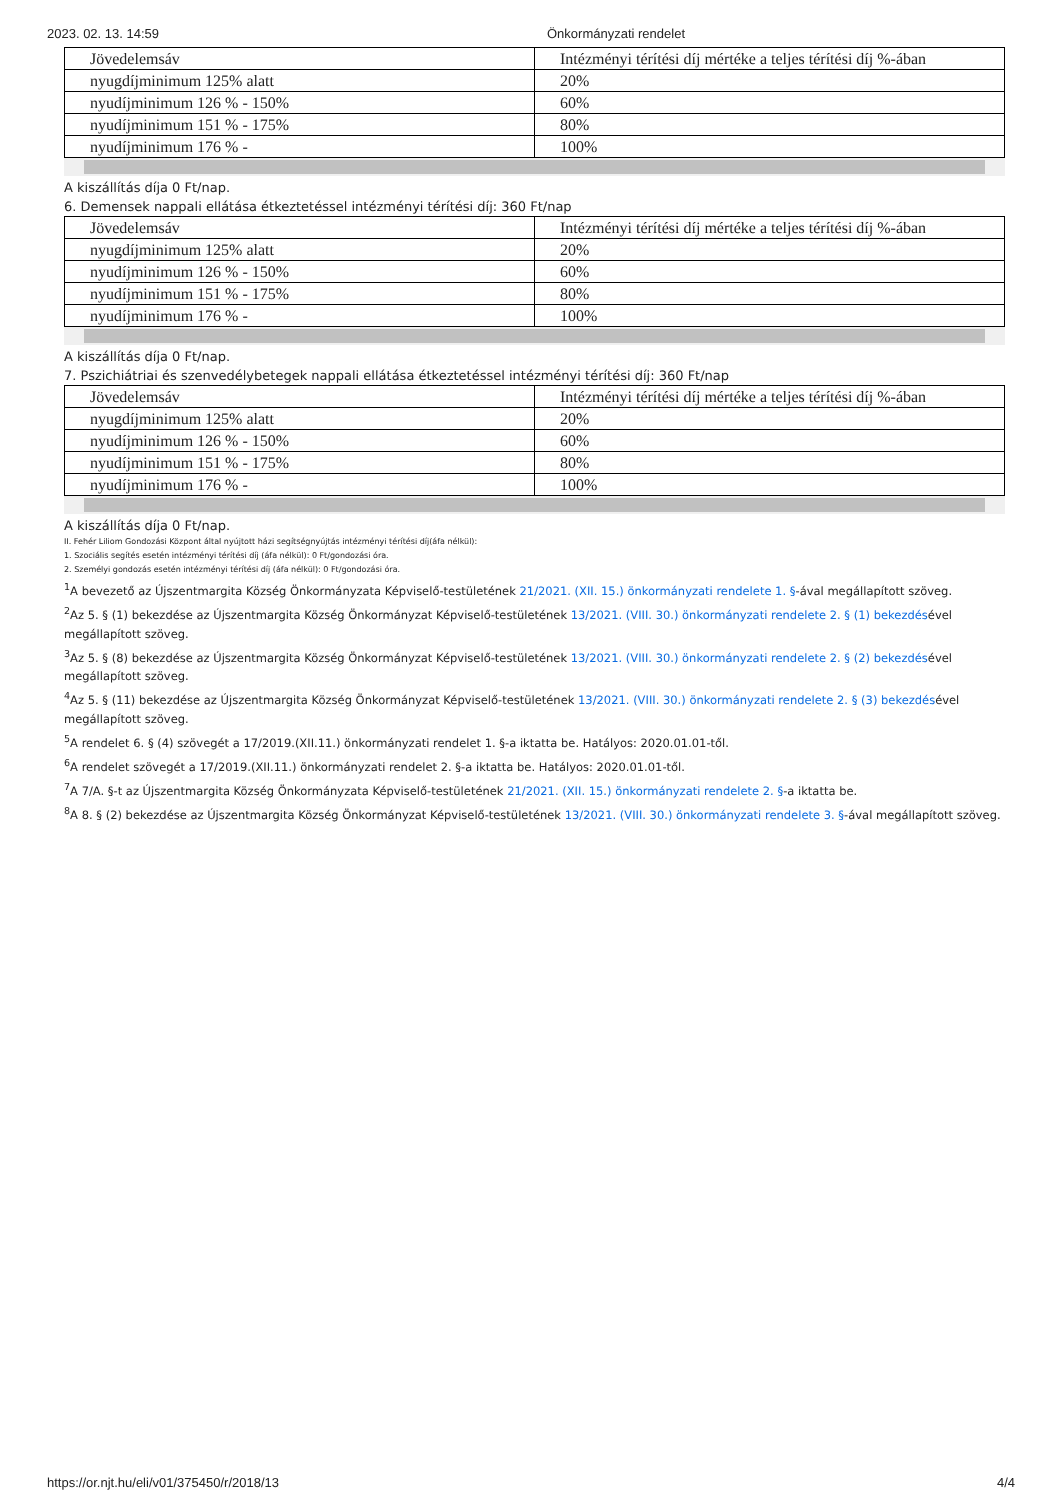2023. 02. 13. 14:59 Önkormányzati rendelet
| Jövedelemsáv | Intézményi térítési díj mértéke a teljes térítési díj %-ában |
| nyugdíjminimum 125% alatt | 20% |
| nyudíjminimum 126 % - 150% | 60% |
| nyudíjminimum 151 % - 175% | 80% |
| nyudíjminimum 176 % - | 100% |
A kiszállítás díja 0 Ft/nap.
6. Demensek nappali ellátása étkeztetéssel intézményi térítési díj: 360 Ft/nap
| Jövedelemsáv | Intézményi térítési díj mértéke a teljes térítési díj %-ában |
| nyugdíjminimum 125% alatt | 20% |
| nyudíjminimum 126 % - 150% | 60% |
| nyudíjminimum 151 % - 175% | 80% |
| nyudíjminimum 176 % - | 100% |
A kiszállítás díja 0 Ft/nap.
7. Pszichiátriai és szenvedélybetegek nappali ellátása étkeztetéssel intézményi térítési díj: 360 Ft/nap
| Jövedelemsáv | Intézményi térítési díj mértéke a teljes térítési díj %-ában |
| nyugdíjminimum 125% alatt | 20% |
| nyudíjminimum 126 % - 150% | 60% |
| nyudíjminimum 151 % - 175% | 80% |
| nyudíjminimum 176 % - | 100% |
A kiszállítás díja 0 Ft/nap.
II. Fehér Liliom Gondozási Központ által nyújtott házi segítségnyújtás intézményi térítési díj(áfa nélkül):
1. Szociális segítés esetén intézményi térítési díj (áfa nélkül): 0 Ft/gondozási óra.
2. Személyi gondozás esetén intézményi térítési díj (áfa nélkül): 0 Ft/gondozási óra.
<sup>1</sup> A bevezető az Újszentmargita Község Önkormányzata Képviselő-testületének 21/2021. (XII. 15.) önkormányzati rendelete 1. §-ával megállapított szöveg.
<sup>2</sup> Az 5. § (1) bekezdése az Újszentmargita Község Önkormányzat Képviselő-testületének 13/2021. (VIII. 30.) önkormányzati rendelete 2. § (1) bekezdésével megállapított szöveg.
<sup>3</sup> Az 5. § (8) bekezdése az Újszentmargita Község Önkormányzat Képviselő-testületének 13/2021. (VIII. 30.) önkormányzati rendelete 2. § (2) bekezdésével megállapított szöveg.
<sup>4</sup> Az 5. § (11) bekezdése az Újszentmargita Község Önkormányzat Képviselő-testületének 13/2021. (VIII. 30.) önkormányzati rendelete 2. § (3) bekezdésével megállapított szöveg.
<sup>5</sup> A rendelet 6. § (4) szövegét a 17/2019.(XII.11.) önkormányzati rendelet 1. §-a iktatta be. Hatályos: 2020.01.01-től.
<sup>6</sup> A rendelet szövegét a 17/2019.(XII.11.) önkormányzati rendelet 2. §-a iktatta be. Hatályos: 2020.01.01-től.
<sup>7</sup> A 7/A. §-t az Újszentmargita Község Önkormányzata Képviselő-testületének 21/2021. (XII. 15.) önkormányzati rendelete 2. §-a iktatta be.
<sup>8</sup> A 8. § (2) bekezdése az Újszentmargita Község Önkormányzat Képviselő-testületének 13/2021. (VIII. 30.) önkormányzati rendelete 3. §-ával megállapított szöveg.
https://or.njt.hu/eli/v01/375450/r/2018/13 4/4